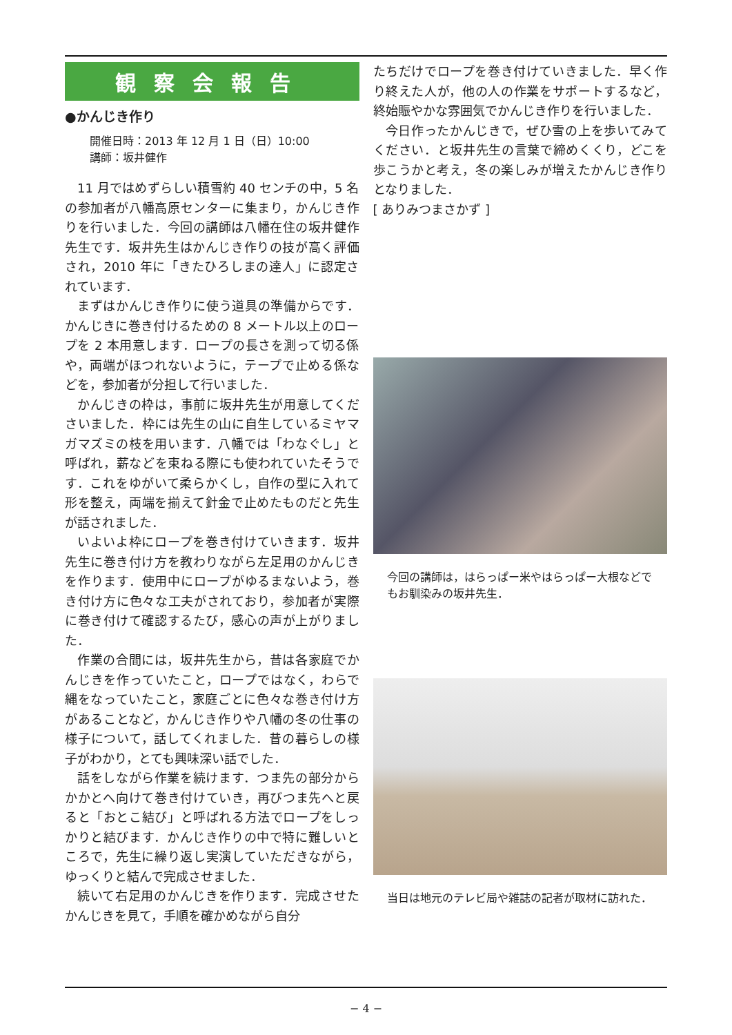観察会報告
●かんじき作り
開催日時：2013 年 12 月 1 日（日）10:00
講師：坂井健作
11 月ではめずらしい積雪約 40 センチの中，5 名の参加者が八幡高原センターに集まり，かんじき作りを行いました．今回の講師は八幡在住の坂井健作先生です．坂井先生はかんじき作りの技が高く評価され，2010 年に「きたひろしまの達人」に認定されています．
まずはかんじき作りに使う道具の準備からです．かんじきに巻き付けるための 8 メートル以上のロープを 2 本用意します．ロープの長さを測って切る係や，両端がほつれないように，テープで止める係などを，参加者が分担して行いました．
かんじきの枠は，事前に坂井先生が用意してくださいました．枠には先生の山に自生しているミヤマガマズミの枝を用います．八幡では「わなぐし」と呼ばれ，薪などを束ねる際にも使われていたそうです．これをゆがいて柔らかくし，自作の型に入れて形を整え，両端を揃えて針金で止めたものだと先生が話されました．
いよいよ枠にロープを巻き付けていきます．坂井先生に巻き付け方を教わりながら左足用のかんじきを作ります．使用中にロープがゆるまないよう，巻き付け方に色々な工夫がされており，参加者が実際に巻き付けて確認するたび，感心の声が上がりました．
作業の合間には，坂井先生から，昔は各家庭でかんじきを作っていたこと，ロープではなく，わらで縄をなっていたこと，家庭ごとに色々な巻き付け方があることなど，かんじき作りや八幡の冬の仕事の様子について，話してくれました．昔の暮らしの様子がわかり，とても興味深い話でした．
話をしながら作業を続けます．つま先の部分からかかとへ向けて巻き付けていき，再びつま先へと戻ると「おとこ結び」と呼ばれる方法でロープをしっかりと結びます．かんじき作りの中で特に難しいところで，先生に繰り返し実演していただきながら，ゆっくりと結んで完成させました．
続いて右足用のかんじきを作ります．完成させたかんじきを見て，手順を確かめながら自分
たちだけでロープを巻き付けていきました．早く作り終えた人が，他の人の作業をサポートするなど，終始賑やかな雰囲気でかんじき作りを行いました．
今日作ったかんじきで，ぜひ雪の上を歩いてみてください．と坂井先生の言葉で締めくくり，どこを歩こうかと考え，冬の楽しみが増えたかんじき作りとなりました．
[ ありみつまさかず ]
今回の講師は，はらっぱー米やはらっぱー大根などでもお馴染みの坂井先生．
当日は地元のテレビ局や雑誌の記者が取材に訪れた．
− 4 −